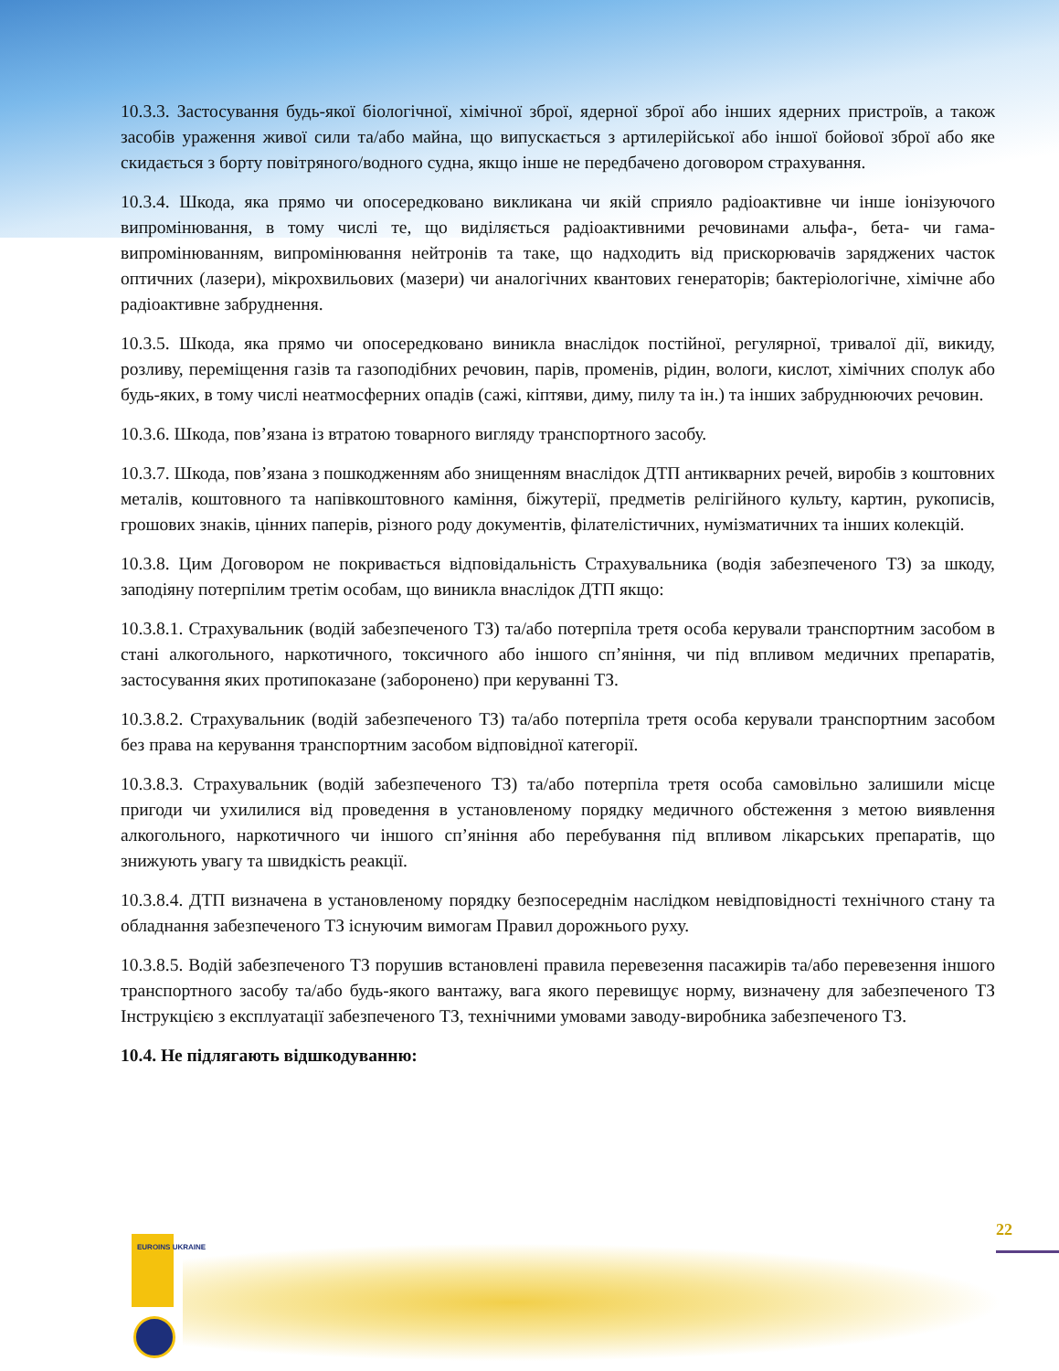10.3.3. Застосування будь-якої біологічної, хімічної зброї, ядерної зброї або інших ядерних пристроїв, а також засобів ураження живої сили та/або майна, що випускається з артилерійської або іншої бойової зброї або яке скидається з борту повітряного/водного судна, якщо інше не передбачено договором страхування.
10.3.4. Шкода, яка прямо чи опосередковано викликана чи якій сприяло радіоактивне чи інше іонізуючого випромінювання, в тому числі те, що виділяється радіоактивними речовинами альфа-, бета- чи гама- випромінюванням, випромінювання нейтронів та таке, що надходить від прискорювачів заряджених часток оптичних (лазери), мікрохвильових (мазери) чи аналогічних квантових генераторів; бактеріологічне, хімічне або радіоактивне забруднення.
10.3.5. Шкода, яка прямо чи опосередковано виникла внаслідок постійної, регулярної, тривалої дії, викиду, розливу, переміщення газів та газоподібних речовин, парів, променів, рідин, вологи, кислот, хімічних сполук або будь-яких, в тому числі неатмосферних опадів (сажі, кіптяви, диму, пилу та ін.) та інших забруднюючих речовин.
10.3.6. Шкода, пов’язана із втратою товарного вигляду транспортного засобу.
10.3.7. Шкода, пов’язана з пошкодженням або знищенням внаслідок ДТП антикварних речей, виробів з коштовних металів, коштовного та напівкоштовного каміння, біжутерії, предметів релігійного культу, картин, рукописів, грошових знаків, цінних паперів, різного роду документів, філателістичних, нумізматичних та інших колекцій.
10.3.8. Цим Договором не покривається відповідальність Страхувальника (водія забезпеченого ТЗ) за шкоду, заподіяну потерпілим третім особам, що виникла внаслідок ДТП якщо:
10.3.8.1. Страхувальник (водій забезпеченого ТЗ) та/або потерпіла третя особа керували транспортним засобом в стані алкогольного, наркотичного, токсичного або іншого сп’яніння, чи під впливом медичних препаратів, застосування яких протипоказане (заборонено) при керуванні ТЗ.
10.3.8.2. Страхувальник (водій забезпеченого ТЗ) та/або потерпіла третя особа керували транспортним засобом без права на керування транспортним засобом відповідної категорії.
10.3.8.3. Страхувальник (водій забезпеченого ТЗ) та/або потерпіла третя особа самовільно залишили місце пригоди чи ухилилися від проведення в установленому порядку медичного обстеження з метою виявлення алкогольного, наркотичного чи іншого сп’яніння або перебування під впливом лікарських препаратів, що знижують увагу та швидкість реакції.
10.3.8.4. ДТП визначена в установленому порядку безпосереднім наслідком невідповідності технічного стану та обладнання забезпеченого ТЗ існуючим вимогам Правил дорожнього руху.
10.3.8.5. Водій забезпеченого ТЗ порушив встановлені правила перевезення пасажирів та/або перевезення іншого транспортного засобу та/або будь-якого вантажу, вага якого перевищує норму, визначену для забезпеченого ТЗ Інструкцією з експлуатації забезпеченого ТЗ, технічними умовами заводу-виробника забезпеченого ТЗ.
10.4. Не підлягають відшкодуванню:
22
EUROINS UKRAINE